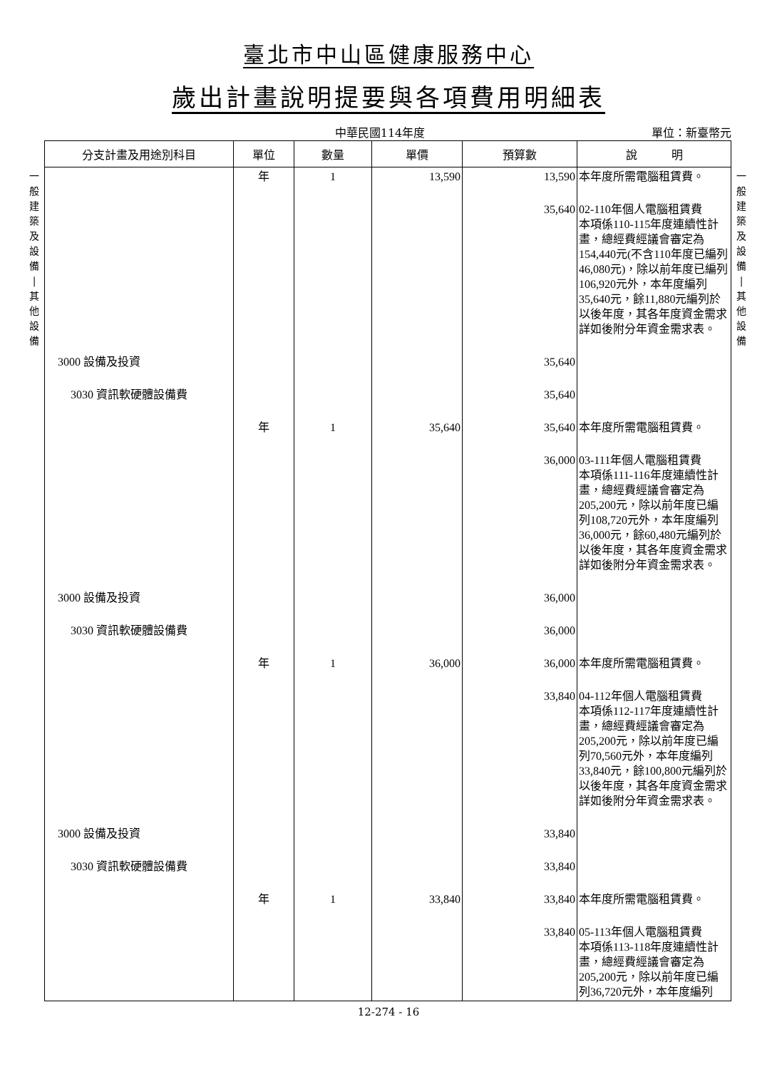臺北市中山區健康服務中心
歲出計畫說明提要與各項費用明細表
中華民國114年度 單位：新臺幣元
一
般
建
築
及
設
備
|
其
他
設
備
| 分支計畫及用途別科目 | 單位 | 數量 | 單價 | 預算數 | 說 明 |
| --- | --- | --- | --- | --- | --- |
| | 年 | 1 | 13,590 | 13,590 | 本年度所需電腦租賃費。 |
| | | | | 35,640 | 02-110年個人電腦租賃費 本項係110-115年度連續性計畫，總經費經議會審定為154,440元(不含110年度已編列46,080元)，除以前年度已編列106,920元外，本年度編列35,640元，餘11,880元編列於以後年度，其各年度資金需求詳如後附分年資金需求表。 |
| 3000 設備及投資 | | | | 35,640 | |
| 3030 資訊軟硬體設備費 | | | | 35,640 | |
| | 年 | 1 | 35,640 | 35,640 | 本年度所需電腦租賃費。 |
| | | | | 36,000 | 03-111年個人電腦租賃費 本項係111-116年度連續性計畫，總經費經議會審定為205,200元，除以前年度已編列108,720元外，本年度編列36,000元，餘60,480元編列於以後年度，其各年度資金需求詳如後附分年資金需求表。 |
| 3000 設備及投資 | | | | 36,000 | |
| 3030 資訊軟硬體設備費 | | | | 36,000 | |
| | 年 | 1 | 36,000 | 36,000 | 本年度所需電腦租賃費。 |
| | | | | 33,840 | 04-112年個人電腦租賃費 本項係112-117年度連續性計畫，總經費經議會審定為205,200元，除以前年度已編列70,560元外，本年度編列33,840元，餘100,800元編列於以後年度，其各年度資金需求詳如後附分年資金需求表。 |
| 3000 設備及投資 | | | | 33,840 | |
| 3030 資訊軟硬體設備費 | | | | 33,840 | |
| | 年 | 1 | 33,840 | 33,840 | 本年度所需電腦租賃費。 |
| | | | | 33,840 | 05-113年個人電腦租賃費 本項係113-118年度連續性計畫，總經費經議會審定為205,200元，除以前年度已編列36,720元外，本年度編列 |
一
般
建
築
及
設
備
|
其
他
設
備
12-274 - 16